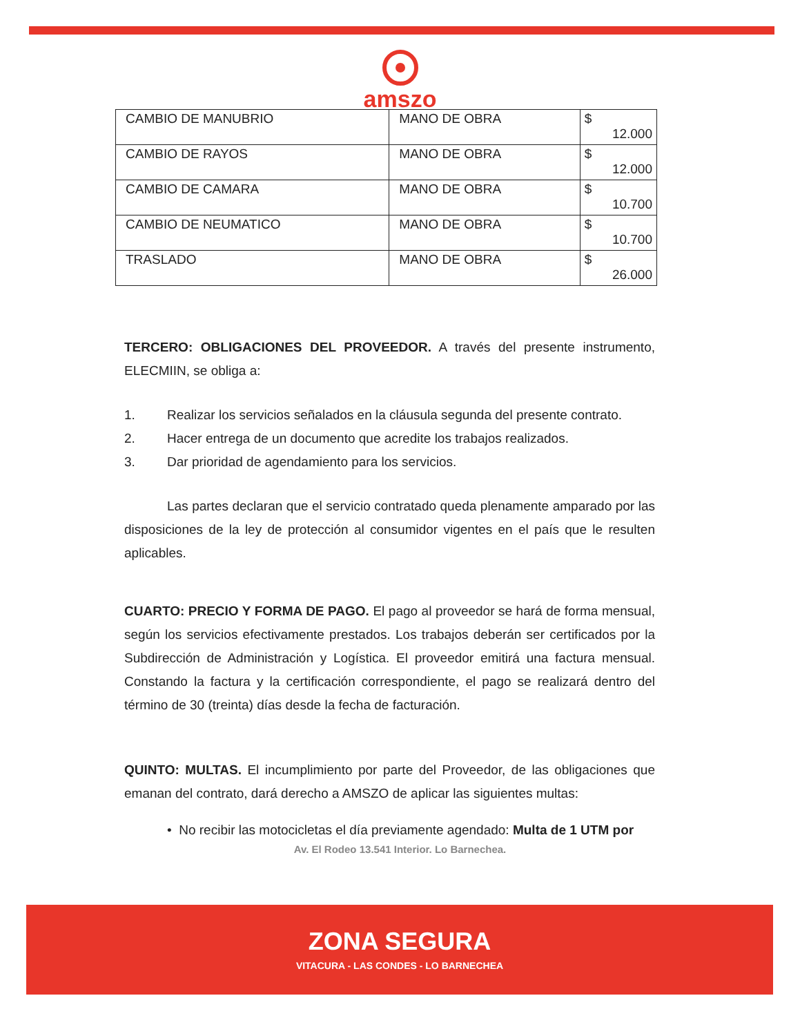amszo
| CAMBIO DE MANUBRIO | MANO DE OBRA | $ 12.000 |
| CAMBIO DE RAYOS | MANO DE OBRA | $ 12.000 |
| CAMBIO DE CAMARA | MANO DE OBRA | $ 10.700 |
| CAMBIO DE NEUMATICO | MANO DE OBRA | $ 10.700 |
| TRASLADO | MANO DE OBRA | $ 26.000 |
TERCERO: OBLIGACIONES DEL PROVEEDOR. A través del presente instrumento, ELECMIIN, se obliga a:
1. Realizar los servicios señalados en la cláusula segunda del presente contrato.
2. Hacer entrega de un documento que acredite los trabajos realizados.
3. Dar prioridad de agendamiento para los servicios.
Las partes declaran que el servicio contratado queda plenamente amparado por las disposiciones de la ley de protección al consumidor vigentes en el país que le resulten aplicables.
CUARTO: PRECIO Y FORMA DE PAGO. El pago al proveedor se hará de forma mensual, según los servicios efectivamente prestados. Los trabajos deberán ser certificados por la Subdirección de Administración y Logística. El proveedor emitirá una factura mensual. Constando la factura y la certificación correspondiente, el pago se realizará dentro del término de 30 (treinta) días desde la fecha de facturación.
QUINTO: MULTAS. El incumplimiento por parte del Proveedor, de las obligaciones que emanan del contrato, dará derecho a AMSZO de aplicar las siguientes multas:
• No recibir las motocicletas el día previamente agendado: Multa de 1 UTM por
Av. El Rodeo 13.541 Interior. Lo Barnechea.
ZONA SEGURA
VITACURA - LAS CONDES - LO BARNECHEA